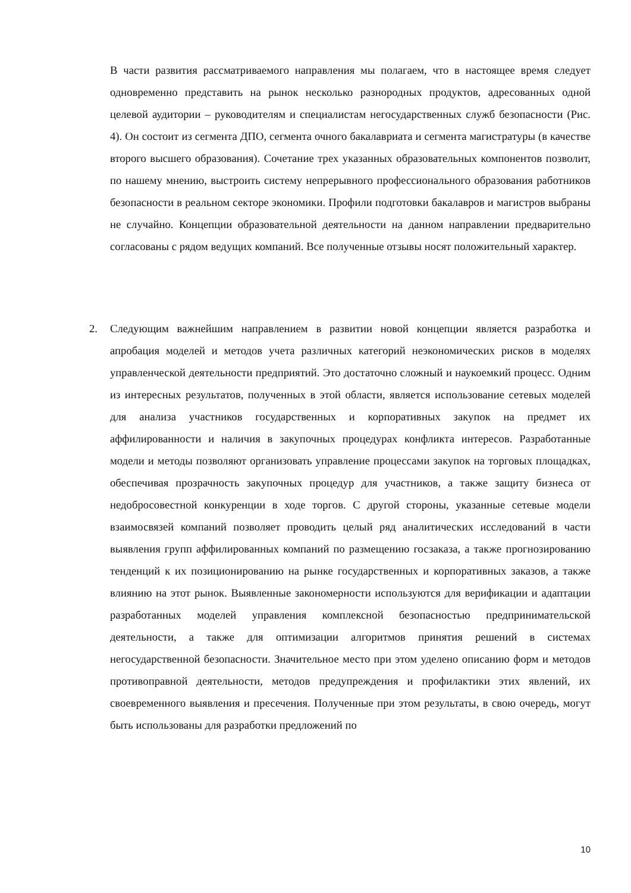В части развития рассматриваемого направления мы полагаем, что в настоящее время следует одновременно представить на рынок несколько разнородных продуктов, адресованных одной целевой аудитории – руководителям и специалистам негосударственных служб безопасности (Рис. 4). Он состоит из сегмента ДПО, сегмента очного бакалавриата и сегмента магистратуры (в качестве второго высшего образования). Сочетание трех указанных образовательных компонентов позволит, по нашему мнению, выстроить систему непрерывного профессионального образования работников безопасности в реальном секторе экономики. Профили подготовки бакалавров и магистров выбраны не случайно. Концепции образовательной деятельности на данном направлении предварительно согласованы с рядом ведущих компаний. Все полученные отзывы носят положительный характер.
2. Следующим важнейшим направлением в развитии новой концепции является разработка и апробация моделей и методов учета различных категорий неэкономических рисков в моделях управленческой деятельности предприятий. Это достаточно сложный и наукоемкий процесс. Одним из интересных результатов, полученных в этой области, является использование сетевых моделей для анализа участников государственных и корпоративных закупок на предмет их аффилированности и наличия в закупочных процедурах конфликта интересов. Разработанные модели и методы позволяют организовать управление процессами закупок на торговых площадках, обеспечивая прозрачность закупочных процедур для участников, а также защиту бизнеса от недобросовестной конкуренции в ходе торгов. С другой стороны, указанные сетевые модели взаимосвязей компаний позволяет проводить целый ряд аналитических исследований в части выявления групп аффилированных компаний по размещению госзаказа, а также прогнозированию тенденций к их позиционированию на рынке государственных и корпоративных заказов, а также влиянию на этот рынок. Выявленные закономерности используются для верификации и адаптации разработанных моделей управления комплексной безопасностью предпринимательской деятельности, а также для оптимизации алгоритмов принятия решений в системах негосударственной безопасности. Значительное место при этом уделено описанию форм и методов противоправной деятельности, методов предупреждения и профилактики этих явлений, их своевременного выявления и пресечения. Полученные при этом результаты, в свою очередь, могут быть использованы для разработки предложений по
10